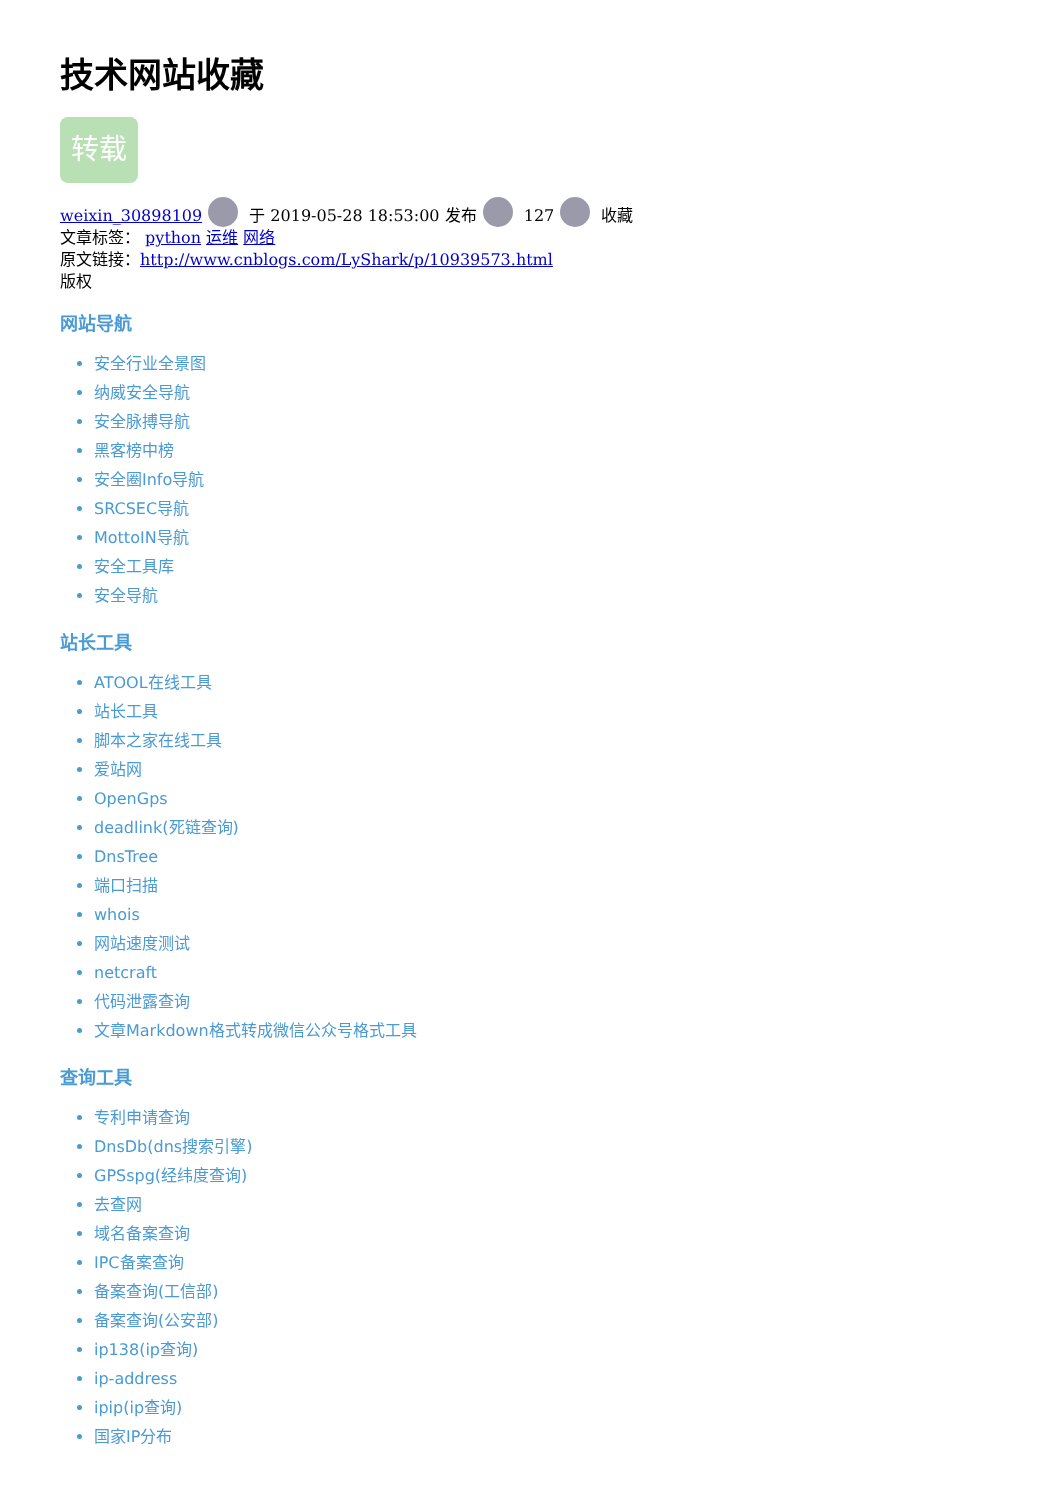技术网站收藏
转载
weixin_30898109 于 2019-05-28 18:53:00 发布 127 收藏
文章标签： python 运维 网络
原文链接：http://www.cnblogs.com/LyShark/p/10939573.html
版权
网站导航
安全行业全景图
纳威安全导航
安全脉搏导航
黑客榜中榜
安全圈Info导航
SRCSEC导航
MottoIN导航
安全工具库
安全导航
站长工具
ATOOL在线工具
站长工具
脚本之家在线工具
爱站网
OpenGps
deadlink(死链查询)
DnsTree
端口扫描
whois
网站速度测试
netcraft
代码泄露查询
文章Markdown格式转成微信公众号格式工具
查询工具
专利申请查询
DnsDb(dns搜索引擎)
GPSspg(经纬度查询)
去查网
域名备案查询
IPC备案查询
备案查询(工信部)
备案查询(公安部)
ip138(ip查询)
ip-address
ipip(ip查询)
国家IP分布